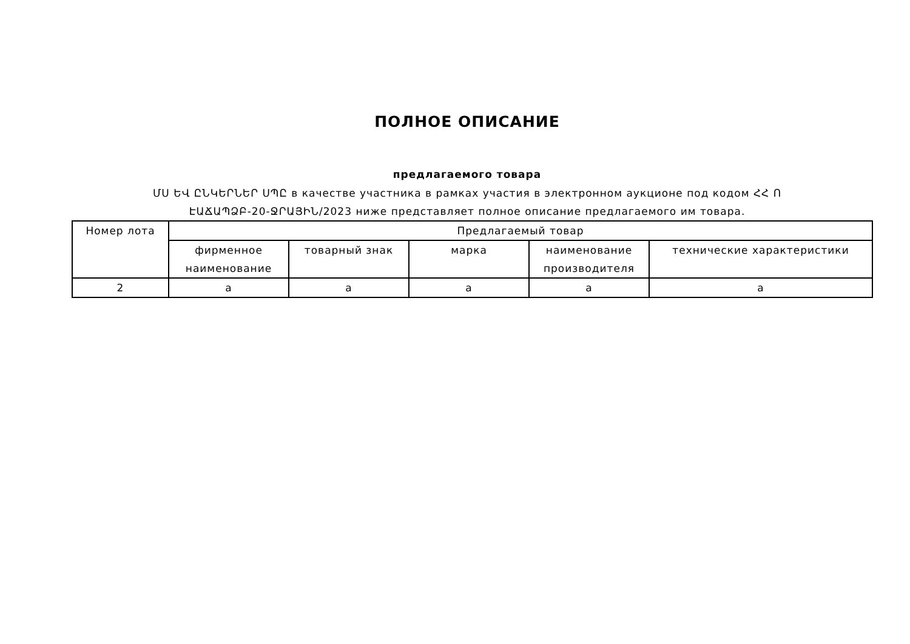ПОЛНОЕ ОПИСАНИЕ
предлагаемого товара
ՄՍ ԵՎ ԸՆԿԵՐՆԵՐ ՍՊԸ в качестве участника в рамках участия в электронном аукционе под кодом ՀՀ Ո
ԷԱՃԱՊՁԲ-20-ՋՐԱՅԻՆ/2023 ниже представляет полное описание предлагаемого им товара.
| Номер лота | Предлагаемый товар | | | | |
| --- | --- | --- | --- | --- | --- |
| | фирменное наименование | товарный знак | марка | наименование производителя | технические характеристики |
| 2 | a | a | a | a | a |